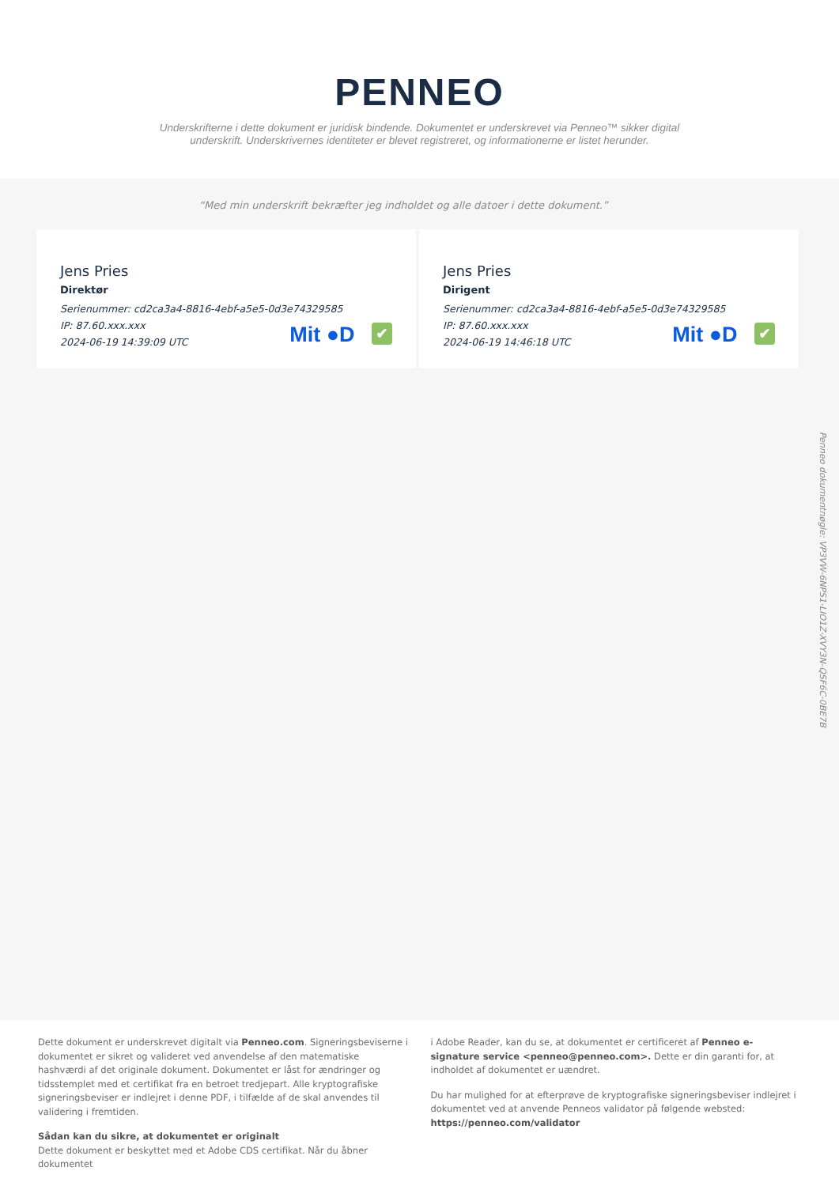PENNEO
Underskrifterne i dette dokument er juridisk bindende. Dokumentet er underskrevet via Penneo™ sikker digital underskrift. Underskrivernes identiteter er blevet registreret, og informationerne er listet herunder.
“Med min underskrift bekræfter jeg indholdet og alle datoer i dette dokument.”
Jens Pries
Direktør
Serienummer: cd2ca3a4-8816-4ebf-a5e5-0d3e74329585
IP: 87.60.xxx.xxx
2024-06-19 14:39:09 UTC
Mit ●D ✔
Jens Pries
Dirigent
Serienummer: cd2ca3a4-8816-4ebf-a5e5-0d3e74329585
IP: 87.60.xxx.xxx
2024-06-19 14:46:18 UTC
Mit ●D ✔
Penneo dokumentnøgle: VP3VW-6NPS1-LIO1Z-XVY3N-QSF6C-0BE7B
Dette dokument er underskrevet digitalt via Penneo.com. Signeringsbeviserne i dokumentet er sikret og valideret ved anvendelse af den matematiske hashværdi af det originale dokument. Dokumentet er låst for ændringer og tidsstemplet med et certifikat fra en betroet tredjepart. Alle kryptografiske signeringsbeviser er indlejret i denne PDF, i tilfælde af de skal anvendes til validering i fremtiden.
Sådan kan du sikre, at dokumentet er originalt
Dette dokument er beskyttet med et Adobe CDS certifikat. Når du åbner dokumentet
i Adobe Reader, kan du se, at dokumentet er certificeret af Penneo e-signature service <penneo@penneo.com>. Dette er din garanti for, at indholdet af dokumentet er uændret.
Du har mulighed for at efterprøve de kryptografiske signeringsbeviser indlejret i dokumentet ved at anvende Penneos validator på følgende websted: https://penneo.com/validator